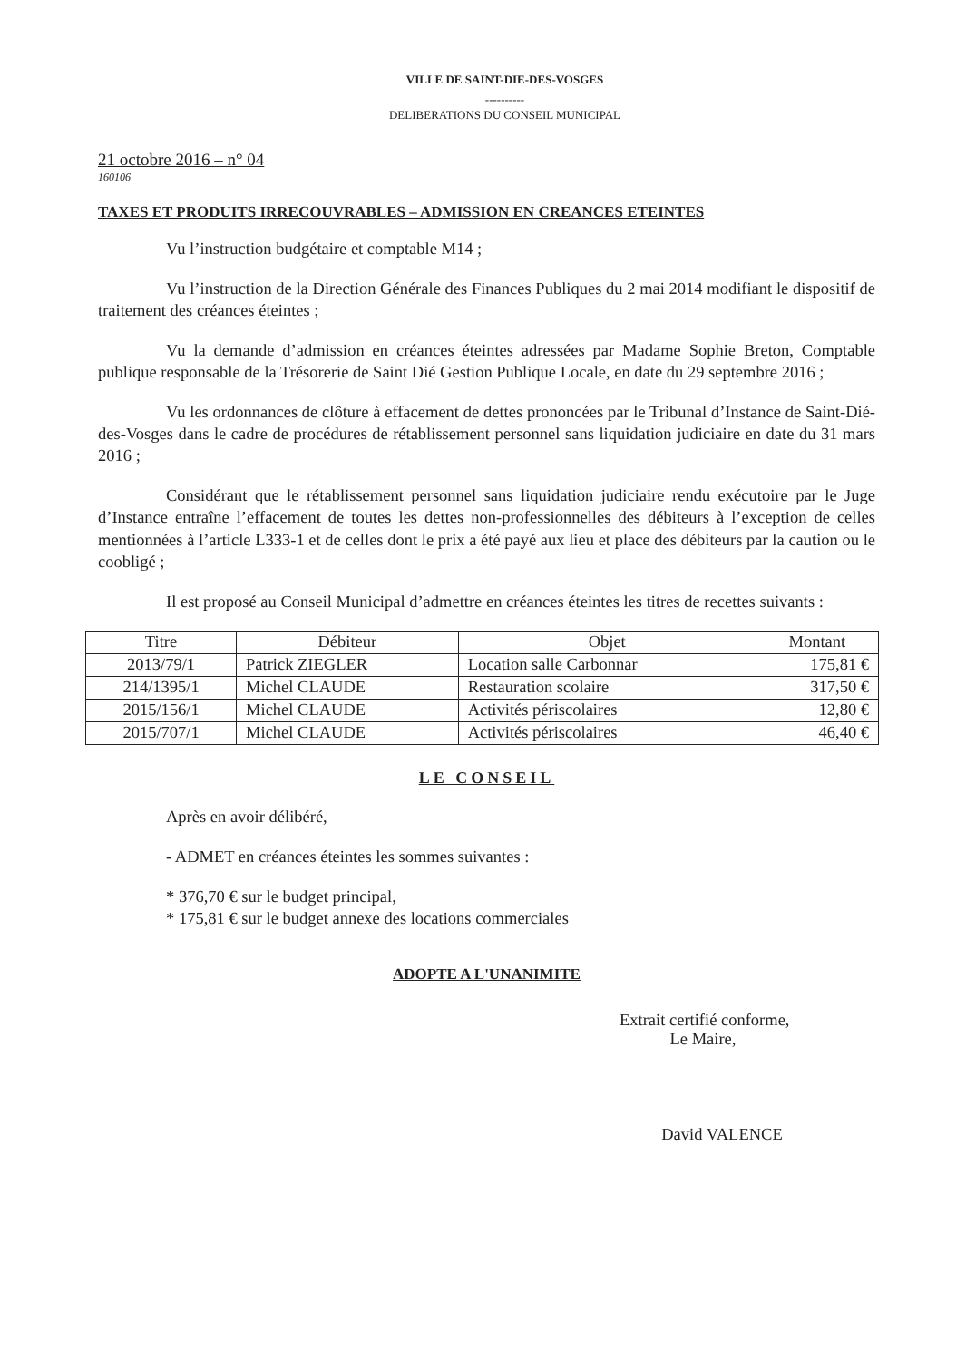VILLE DE SAINT-DIE-DES-VOSGES
----------
DELIBERATIONS DU CONSEIL MUNICIPAL
21 octobre 2016 – n° 04
160106
TAXES ET PRODUITS IRRECOUVRABLES – ADMISSION EN CREANCES ETEINTES
Vu l’instruction budgétaire et comptable M14 ;
Vu l’instruction de la Direction Générale des Finances Publiques du 2 mai 2014 modifiant le dispositif de traitement des créances éteintes ;
Vu la demande d’admission en créances éteintes adressées par Madame Sophie Breton, Comptable publique responsable de la Trésorerie de Saint Dié Gestion Publique Locale, en date du 29 septembre 2016 ;
Vu les ordonnances de clôture à effacement de dettes prononcées par le Tribunal d’Instance de Saint-Dié-des-Vosges dans le cadre de procédures de rétablissement personnel sans liquidation judiciaire en date du 31 mars 2016 ;
Considérant que le rétablissement personnel sans liquidation judiciaire rendu exécutoire par le Juge d’Instance entraîne l’effacement de toutes les dettes non-professionnelles des débiteurs à l’exception de celles mentionnées à l’article L333-1 et de celles dont le prix a été payé aux lieu et place des débiteurs par la caution ou le coobligé ;
Il est proposé au Conseil Municipal d’admettre en créances éteintes les titres de recettes suivants :
| Titre | Débiteur | Objet | Montant |
| --- | --- | --- | --- |
| 2013/79/1 | Patrick ZIEGLER | Location salle Carbonnar | 175,81 € |
| 214/1395/1 | Michel CLAUDE | Restauration scolaire | 317,50 € |
| 2015/156/1 | Michel CLAUDE | Activités périscolaires | 12,80 € |
| 2015/707/1 | Michel CLAUDE | Activités périscolaires | 46,40 € |
LE CONSEIL
Après en avoir délibéré,
- ADMET en créances éteintes les sommes suivantes :
* 376,70 € sur le budget principal,
* 175,81 € sur le budget annexe des locations commerciales
ADOPTE A L'UNANIMITE
Extrait certifié conforme,
Le Maire,
David VALENCE